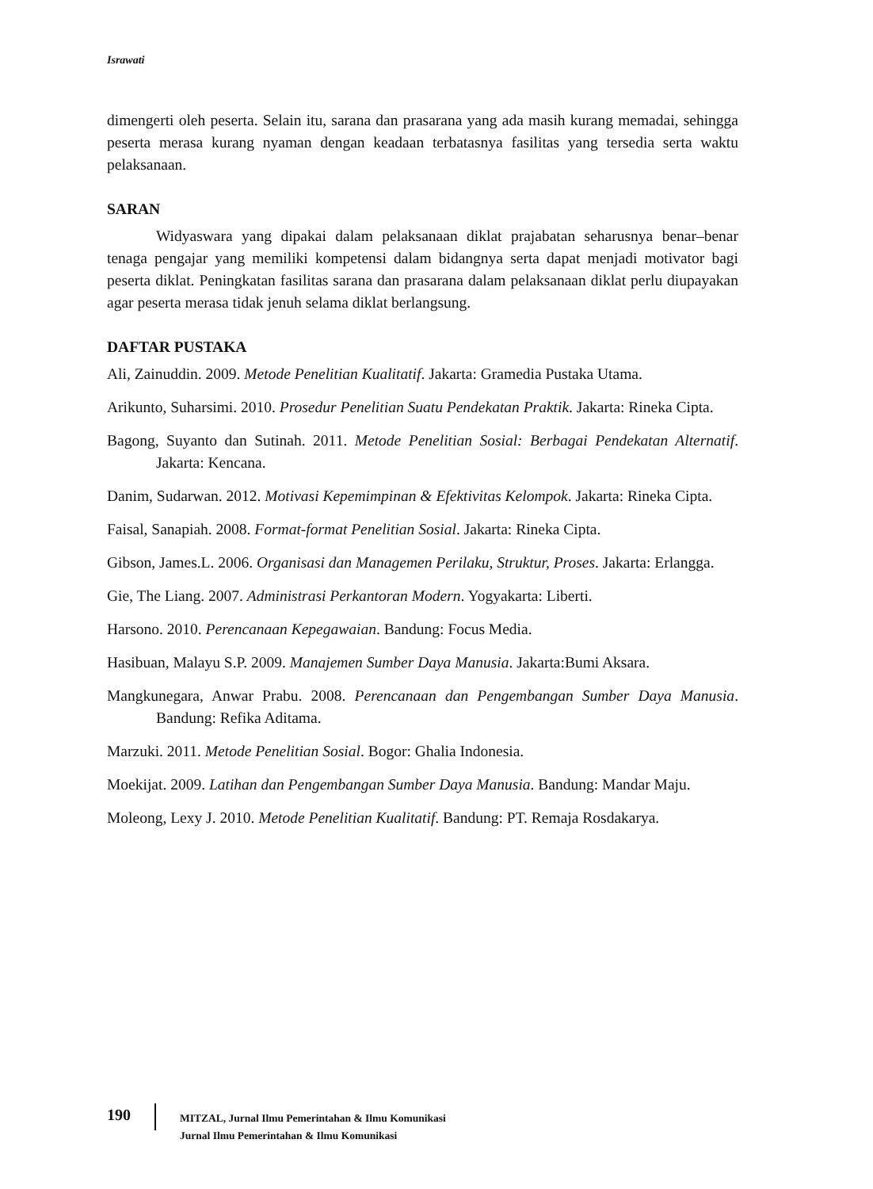Israwati
dimengerti oleh peserta. Selain itu, sarana dan prasarana yang ada masih kurang memadai, sehingga peserta merasa kurang nyaman dengan keadaan terbatasnya fasilitas yang tersedia serta waktu pelaksanaan.
SARAN
Widyaswara yang dipakai dalam pelaksanaan diklat prajabatan seharusnya benar–benar tenaga pengajar yang memiliki kompetensi dalam bidangnya serta dapat menjadi motivator bagi peserta diklat. Peningkatan fasilitas sarana dan prasarana dalam pelaksanaan diklat perlu diupayakan agar peserta merasa tidak jenuh selama diklat berlangsung.
DAFTAR PUSTAKA
Ali, Zainuddin. 2009. Metode Penelitian Kualitatif. Jakarta: Gramedia Pustaka Utama.
Arikunto, Suharsimi. 2010. Prosedur Penelitian Suatu Pendekatan Praktik. Jakarta: Rineka Cipta.
Bagong, Suyanto dan Sutinah. 2011. Metode Penelitian Sosial: Berbagai Pendekatan Alternatif. Jakarta: Kencana.
Danim, Sudarwan. 2012. Motivasi Kepemimpinan & Efektivitas Kelompok. Jakarta: Rineka Cipta.
Faisal, Sanapiah. 2008. Format-format Penelitian Sosial. Jakarta: Rineka Cipta.
Gibson, James.L. 2006. Organisasi dan Managemen Perilaku, Struktur, Proses. Jakarta: Erlangga.
Gie, The Liang. 2007. Administrasi Perkantoran Modern. Yogyakarta: Liberti.
Harsono. 2010. Perencanaan Kepegawaian. Bandung: Focus Media.
Hasibuan, Malayu S.P. 2009. Manajemen Sumber Daya Manusia. Jakarta:Bumi Aksara.
Mangkunegara, Anwar Prabu. 2008. Perencanaan dan Pengembangan Sumber Daya Manusia. Bandung: Refika Aditama.
Marzuki. 2011. Metode Penelitian Sosial. Bogor: Ghalia Indonesia.
Moekijat. 2009. Latihan dan Pengembangan Sumber Daya Manusia. Bandung: Mandar Maju.
Moleong, Lexy J. 2010. Metode Penelitian Kualitatif. Bandung: PT. Remaja Rosdakarya.
190
MITZAL, Jurnal Ilmu Pemerintahan & Ilmu Komunikasi
Jurnal Ilmu Pemerintahan & Ilmu Komunikasi